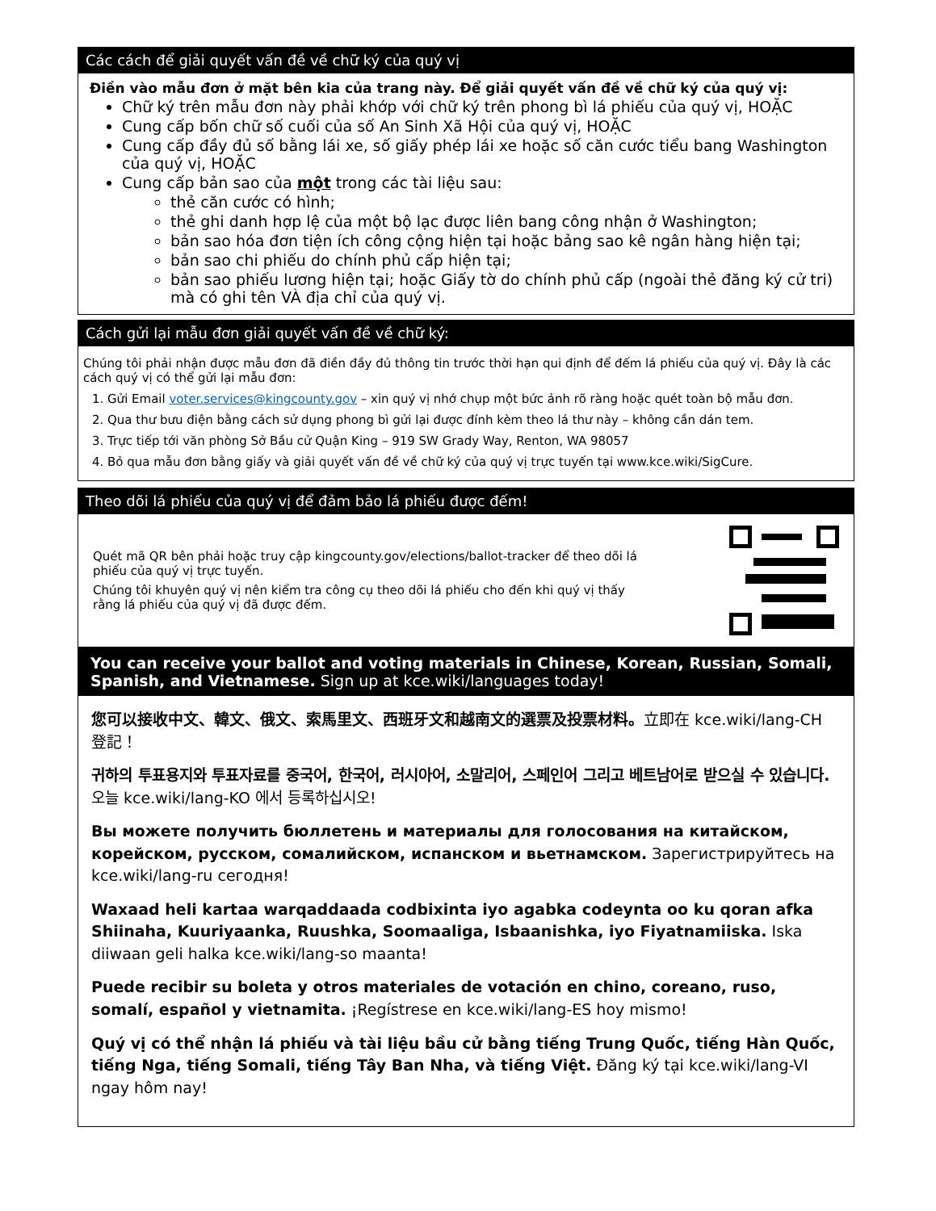Các cách để giải quyết vấn đề về chữ ký của quý vị
Điền vào mẫu đơn ở mặt bên kia của trang này. Để giải quyết vấn đề về chữ ký của quý vị:
Chữ ký trên mẫu đơn này phải khớp với chữ ký trên phong bì lá phiếu của quý vị, HOẶC
Cung cấp bốn chữ số cuối của số An Sinh Xã Hội của quý vị, HOẶC
Cung cấp đầy đủ số bằng lái xe, số giấy phép lái xe hoặc số căn cước tiểu bang Washington của quý vị, HOẶC
Cung cấp bản sao của một trong các tài liệu sau:
thẻ căn cước có hình;
thẻ ghi danh hợp lệ của một bộ lạc được liên bang công nhận ở Washington;
bản sao hóa đơn tiện ích công cộng hiện tại hoặc bảng sao kê ngân hàng hiện tại;
bản sao chi phiếu do chính phủ cấp hiện tại;
bản sao phiếu lương hiện tại; hoặc Giấy tờ do chính phủ cấp (ngoài thẻ đăng ký cử tri) mà có ghi tên VÀ địa chỉ của quý vị.
Cách gửi lại mẫu đơn giải quyết vấn đề về chữ ký:
Chúng tôi phải nhận được mẫu đơn đã điền đầy đủ thông tin trước thời hạn qui định để đếm lá phiếu của quý vị. Đây là các cách quý vị có thể gửi lại mẫu đơn:
1. Gửi Email voter.services@kingcounty.gov – xin quý vị nhớ chụp một bức ảnh rõ ràng hoặc quét toàn bộ mẫu đơn.
2. Qua thư bưu điện bằng cách sử dụng phong bì gửi lại được đính kèm theo lá thư này – không cần dán tem.
3. Trực tiếp tới văn phòng Sở Bầu cử Quận King – 919 SW Grady Way, Renton, WA 98057
4. Bỏ qua mẫu đơn bằng giấy và giải quyết vấn đề về chữ ký của quý vị trực tuyến tại www.kce.wiki/SigCure.
Theo dõi lá phiếu của quý vị để đảm bảo lá phiếu được đếm!
Quét mã QR bên phải hoặc truy cập kingcounty.gov/elections/ballot-tracker để theo dõi lá phiếu của quý vị trực tuyến.
Chúng tôi khuyên quý vị nên kiểm tra công cụ theo dõi lá phiếu cho đến khi quý vị thấy rằng lá phiếu của quý vị đã được đếm.
You can receive your ballot and voting materials in Chinese, Korean, Russian, Somali, Spanish, and Vietnamese. Sign up at kce.wiki/languages today!
您可以接收中文、韓文、俄文、索馬里文、西班牙文和越南文的選票及投票材料。立即在 kce.wiki/lang-CH 登記！
귀하의 투표용지와 투표자료를 중국어, 한국어, 러시아어, 소말리어, 스페인어 그리고 베트남어로 받으실 수 있습니다. 오늘 kce.wiki/lang-KO 에서 등록하십시오!
Вы можете получить бюллетень и материалы для голосования на китайском, корейском, русском, сомалийском, испанском и вьетнамском. Зарегистрируйтесь на kce.wiki/lang-ru сегодня!
Waxaad heli kartaa warqaddaada codbixinta iyo agabka codeynta oo ku qoran afka Shiinaha, Kuuriyaanka, Ruushka, Soomaaliga, Isbaanishka, iyo Fiyatnamiiska. Iska diiwaan geli halka kce.wiki/lang-so maanta!
Puede recibir su boleta y otros materiales de votación en chino, coreano, ruso, somalí, español y vietnamita. ¡Regístrese en kce.wiki/lang-ES hoy mismo!
Quý vị có thể nhận lá phiếu và tài liệu bầu cử bằng tiếng Trung Quốc, tiếng Hàn Quốc, tiếng Nga, tiếng Somali, tiếng Tây Ban Nha, và tiếng Việt. Đăng ký tại kce.wiki/lang-VI ngay hôm nay!